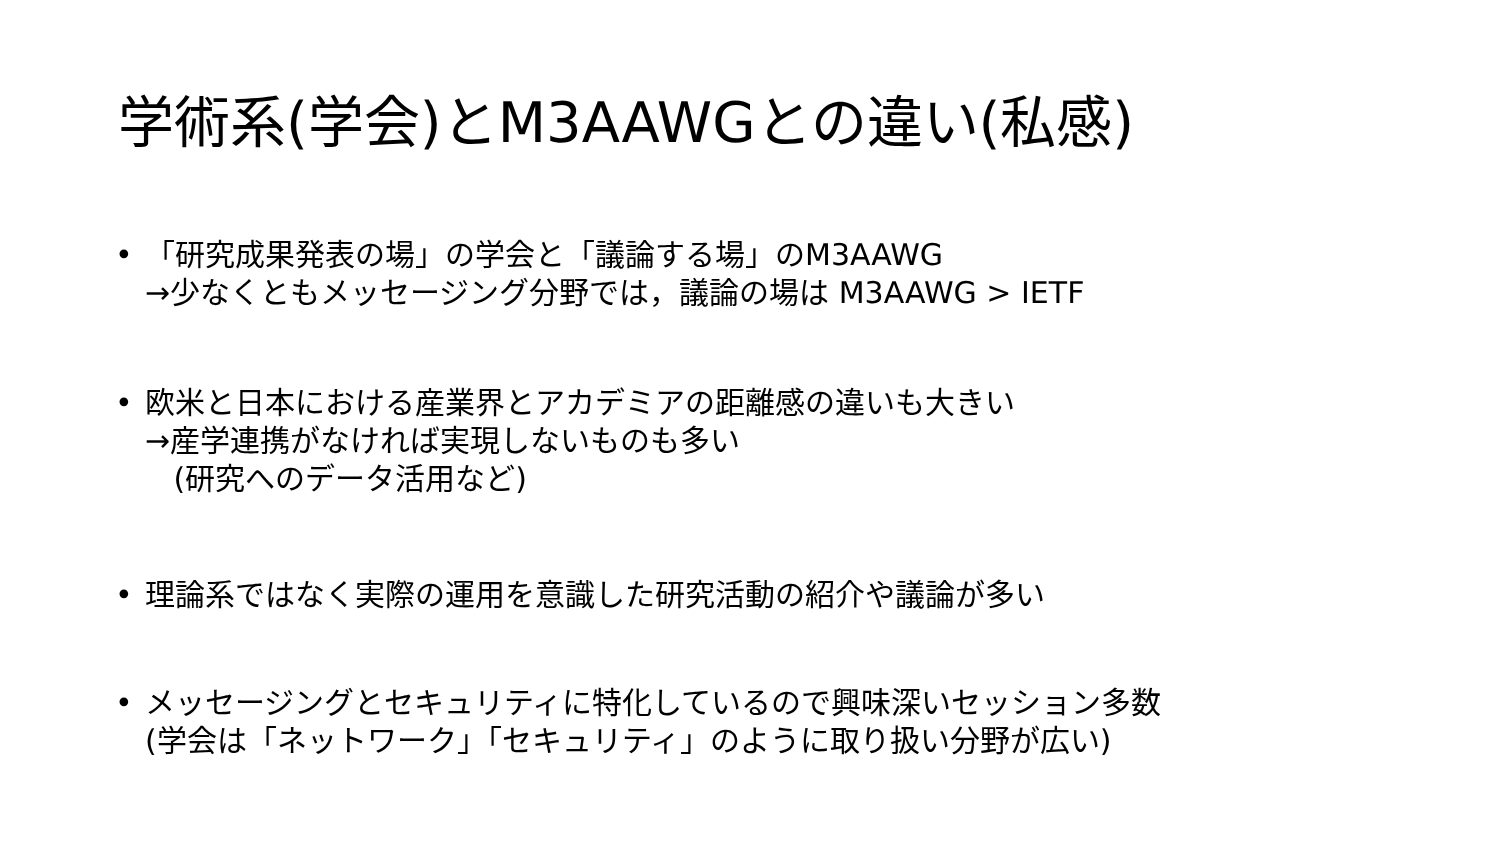学術系(学会)とM3AAWGとの違い(私感)
• 「研究成果発表の場」の学会と「議論する場」のM3AAWG
→少なくともメッセージング分野では，議論の場は M3AAWG > IETF
• 欧米と日本における産業界とアカデミアの距離感の違いも大きい
→産学連携がなければ実現しないものも多い
(研究へのデータ活用など)
• 理論系ではなく実際の運用を意識した研究活動の紹介や議論が多い
• メッセージングとセキュリティに特化しているので興味深いセッション多数
(学会は「ネットワーク」「セキュリティ」のように取り扱い分野が広い)